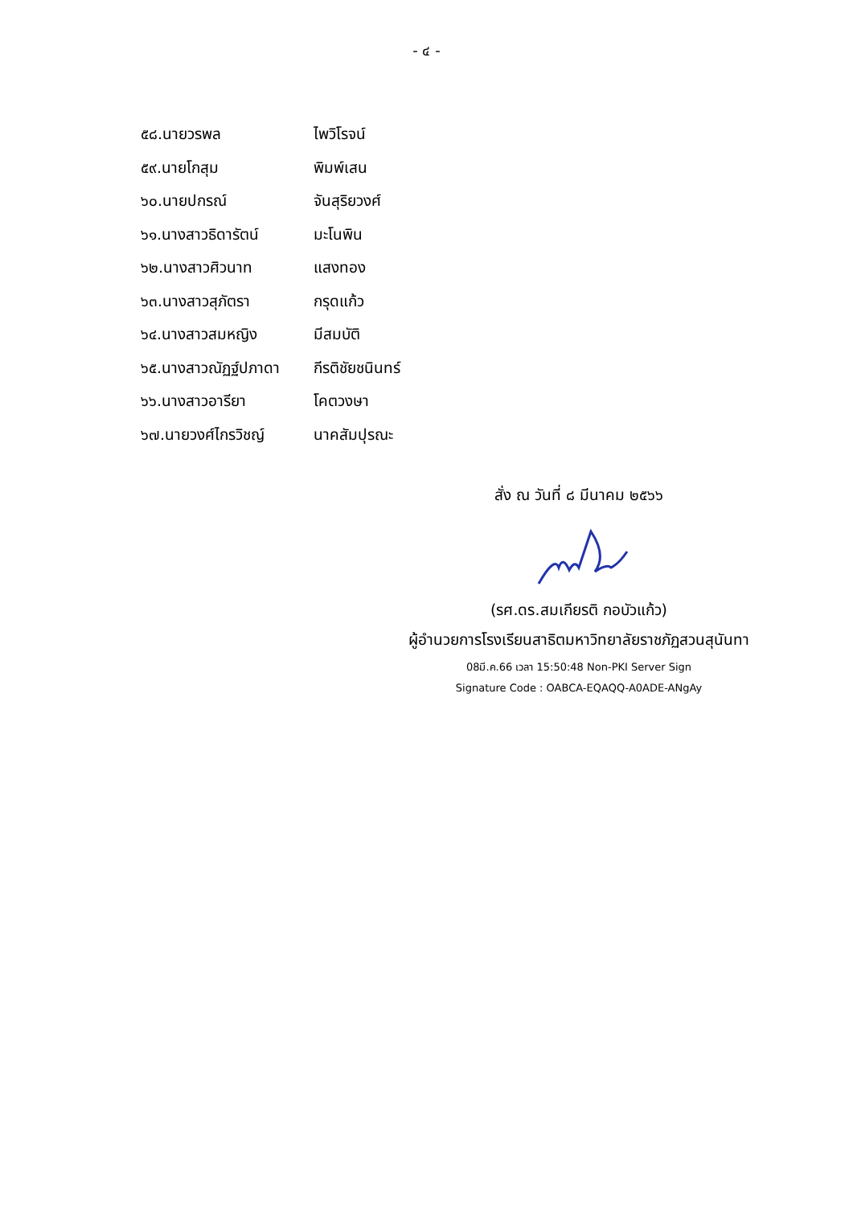- ๔ -
๕๘.นายวรพล ไพวิโรจน์
๕๙.นายโกสุม พิมพ์เสน
๖๐.นายปกรณ์ จันสุริยวงศ์
๖๑.นางสาวธิดารัตน์ มะโนพิน
๖๒.นางสาวศิวนาท แสงทอง
๖๓.นางสาวสุภัตรา กรุดแก้ว
๖๔.นางสาวสมหญิง มีสมบัติ
๖๕.นางสาวณัฏฐ์ปภาดา กีรติชัยชนินทร์
๖๖.นางสาวอารียา โคตวงษา
๖๗.นายวงศ์ไกรวิชญ์ นาคสัมปุรณะ
สั่ง ณ วันที่ ๘ มีนาคม ๒๕๖๖
(รศ.ดร.สมเกียรติ กอบัวแก้ว)
ผู้อำนวยการโรงเรียนสาธิตมหาวิทยาลัยราชภัฏสวนสุนันทา
08มี.ค.66 เวลา 15:50:48 Non-PKI Server Sign
Signature Code : OABCA-EQAQQ-A0ADE-ANgAy